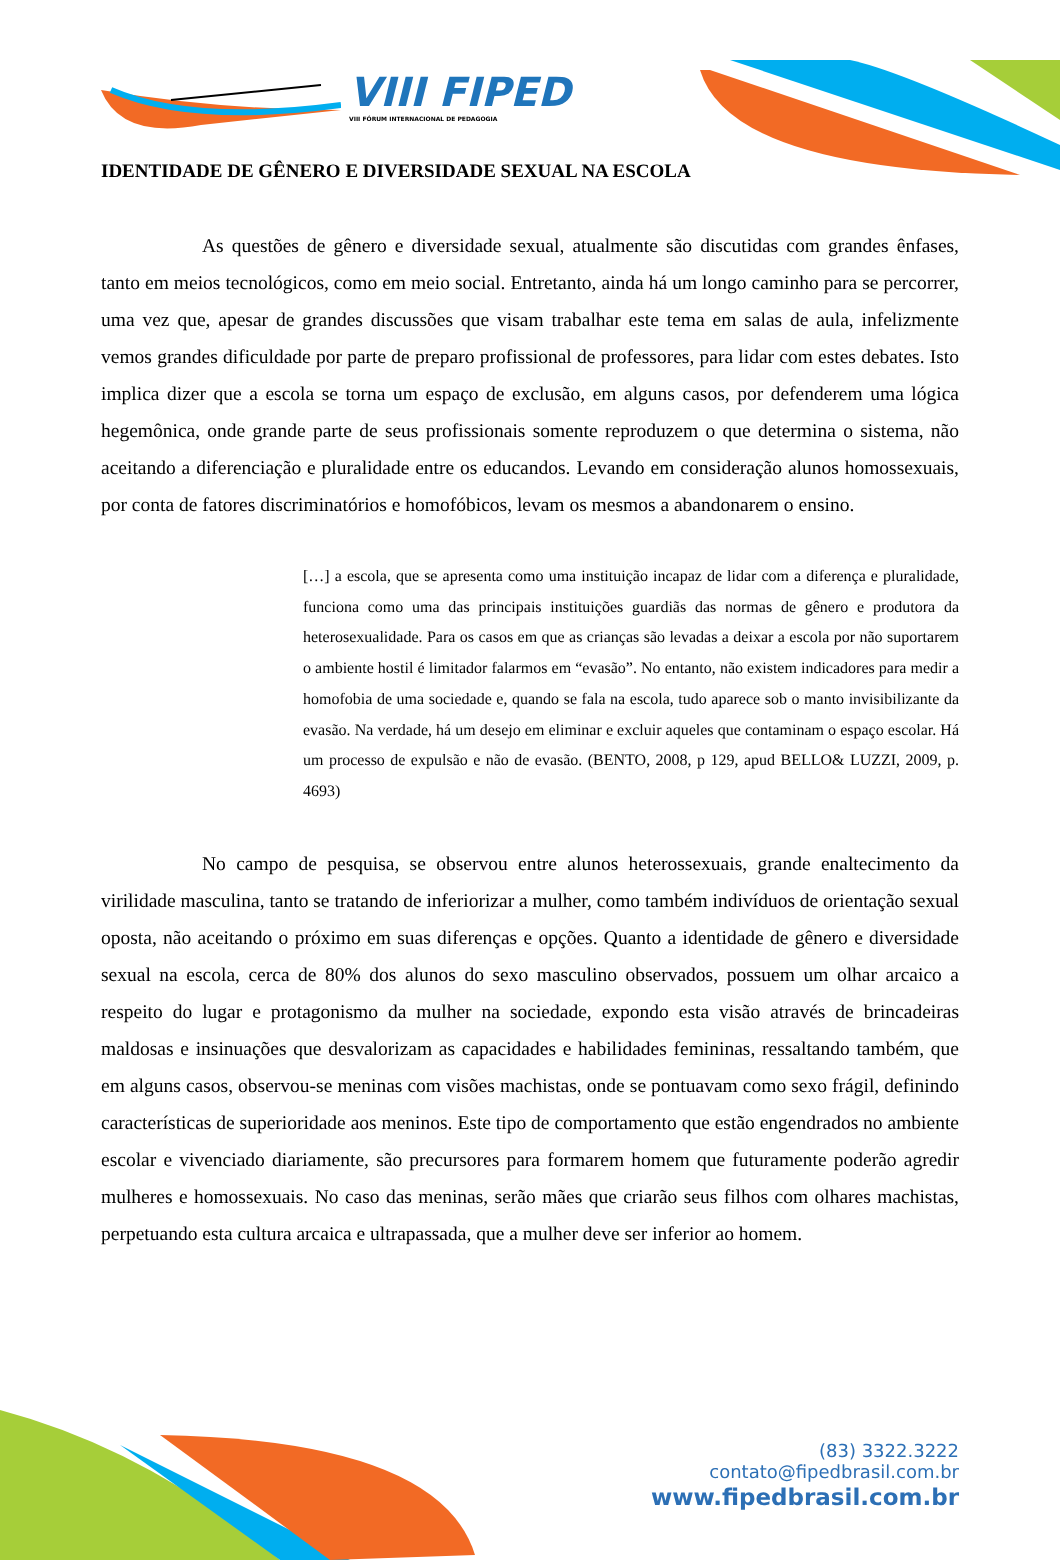VIII FIPED
VIII FÓRUM INTERNACIONAL DE PEDAGOGIA
IDENTIDADE DE GÊNERO E DIVERSIDADE SEXUAL NA ESCOLA
As questões de gênero e diversidade sexual, atualmente são discutidas com grandes ênfases, tanto em meios tecnológicos, como em meio social. Entretanto, ainda há um longo caminho para se percorrer, uma vez que, apesar de grandes discussões que visam trabalhar este tema em salas de aula, infelizmente vemos grandes dificuldade por parte de preparo profissional de professores, para lidar com estes debates. Isto implica dizer que a escola se torna um espaço de exclusão, em alguns casos, por defenderem uma lógica hegemônica, onde grande parte de seus profissionais somente reproduzem o que determina o sistema, não aceitando a diferenciação e pluralidade entre os educandos. Levando em consideração alunos homossexuais, por conta de fatores discriminatórios e homofóbicos, levam os mesmos a abandonarem o ensino.
[…] a escola, que se apresenta como uma instituição incapaz de lidar com a diferença e pluralidade, funciona como uma das principais instituições guardiãs das normas de gênero e produtora da heterosexualidade. Para os casos em que as crianças são levadas a deixar a escola por não suportarem o ambiente hostil é limitador falarmos em “evasão”. No entanto, não existem indicadores para medir a homofobia de uma sociedade e, quando se fala na escola, tudo aparece sob o manto invisibilizante da evasão. Na verdade, há um desejo em eliminar e excluir aqueles que contaminam o espaço escolar. Há um processo de expulsão e não de evasão. (BENTO, 2008, p 129, apud BELLO& LUZZI, 2009, p. 4693)
No campo de pesquisa, se observou entre alunos heterossexuais, grande enaltecimento da virilidade masculina, tanto se tratando de inferiorizar a mulher, como também indivíduos de orientação sexual oposta, não aceitando o próximo em suas diferenças e opções. Quanto a identidade de gênero e diversidade sexual na escola, cerca de 80% dos alunos do sexo masculino observados, possuem um olhar arcaico a respeito do lugar e protagonismo da mulher na sociedade, expondo esta visão através de brincadeiras maldosas e insinuações que desvalorizam as capacidades e habilidades femininas, ressaltando também, que em alguns casos, observou-se meninas com visões machistas, onde se pontuavam como sexo frágil, definindo características de superioridade aos meninos. Este tipo de comportamento que estão engendrados no ambiente escolar e vivenciado diariamente, são precursores para formarem homem que futuramente poderão agredir mulheres e homossexuais. No caso das meninas, serão mães que criarão seus filhos com olhares machistas, perpetuando esta cultura arcaica e ultrapassada, que a mulher deve ser inferior ao homem.
(83) 3322.3222
contato@fipedbrasil.com.br
www.fipedbrasil.com.br